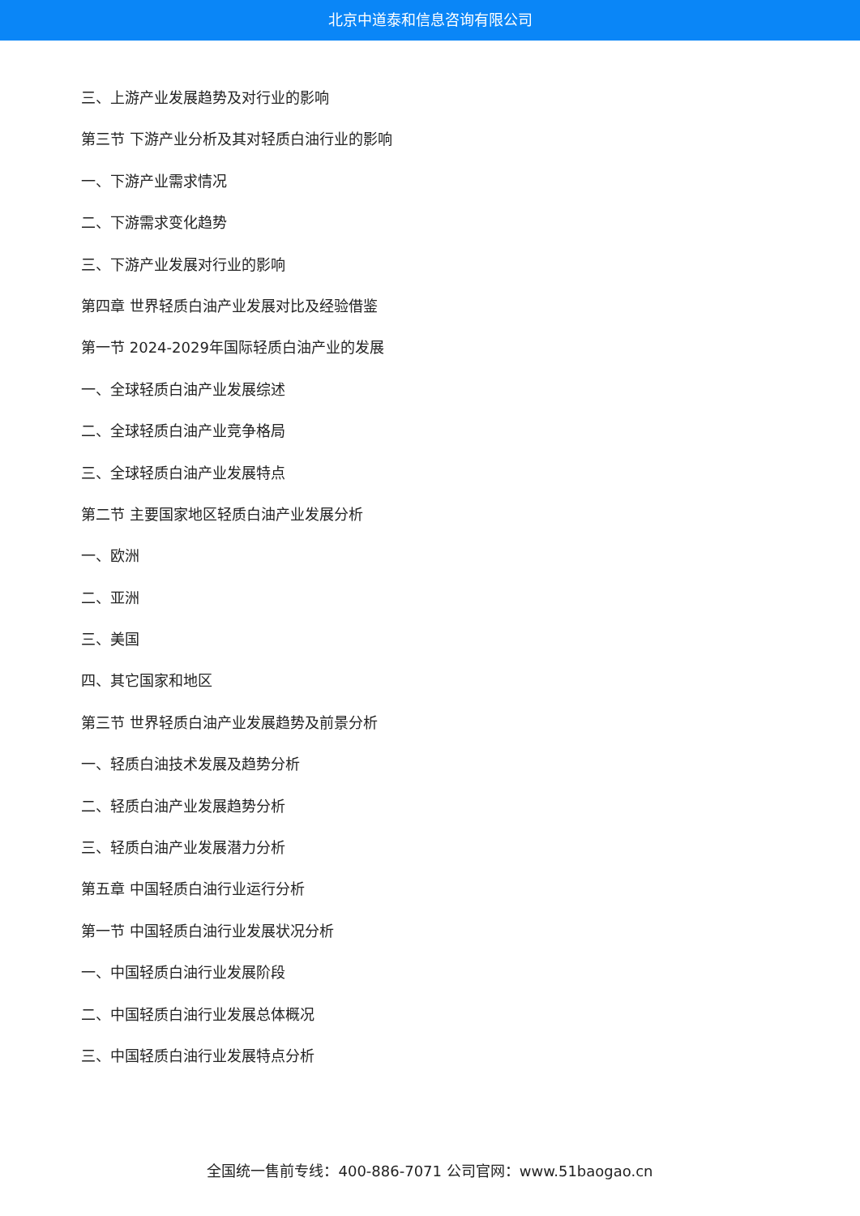北京中道泰和信息咨询有限公司
三、上游产业发展趋势及对行业的影响
第三节 下游产业分析及其对轻质白油行业的影响
一、下游产业需求情况
二、下游需求变化趋势
三、下游产业发展对行业的影响
第四章 世界轻质白油产业发展对比及经验借鉴
第一节 2024-2029年国际轻质白油产业的发展
一、全球轻质白油产业发展综述
二、全球轻质白油产业竞争格局
三、全球轻质白油产业发展特点
第二节 主要国家地区轻质白油产业发展分析
一、欧洲
二、亚洲
三、美国
四、其它国家和地区
第三节 世界轻质白油产业发展趋势及前景分析
一、轻质白油技术发展及趋势分析
二、轻质白油产业发展趋势分析
三、轻质白油产业发展潜力分析
第五章 中国轻质白油行业运行分析
第一节 中国轻质白油行业发展状况分析
一、中国轻质白油行业发展阶段
二、中国轻质白油行业发展总体概况
三、中国轻质白油行业发展特点分析
全国统一售前专线：400-886-7071 公司官网：www.51baogao.cn